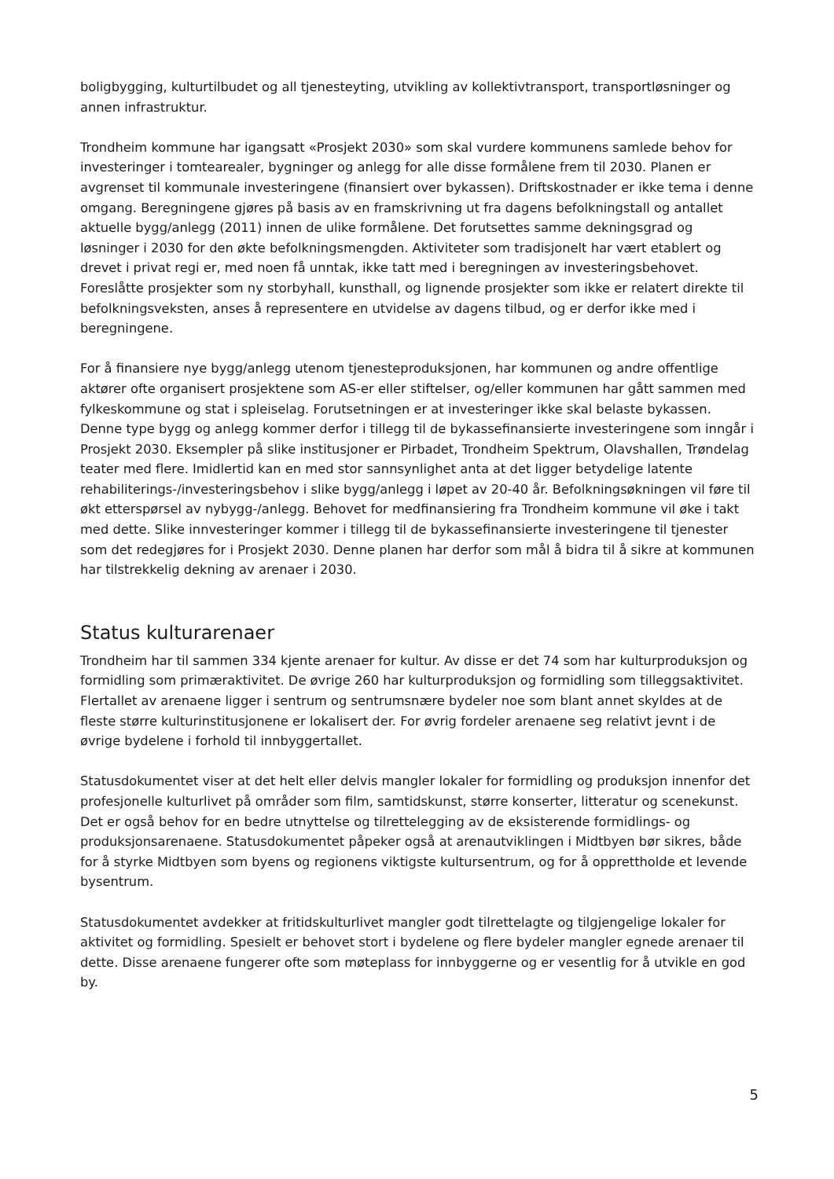boligbygging, kulturtilbudet og all tjenesteyting, utvikling av kollektivtransport, transportløsninger og annen infrastruktur.
Trondheim kommune har igangsatt «Prosjekt 2030» som skal vurdere kommunens samlede behov for investeringer i tomtearealer, bygninger og anlegg for alle disse formålene frem til 2030. Planen er avgrenset til kommunale investeringene (finansiert over bykassen). Driftskostnader er ikke tema i denne omgang. Beregningene gjøres på basis av en framskrivning ut fra dagens befolkningstall og antallet aktuelle bygg/anlegg (2011) innen de ulike formålene. Det forutsettes samme dekningsgrad og løsninger i 2030 for den økte befolkningsmengden. Aktiviteter som tradisjonelt har vært etablert og drevet i privat regi er, med noen få unntak, ikke tatt med i beregningen av investeringsbehovet. Foreslåtte prosjekter som ny storbyhall, kunsthall, og lignende prosjekter som ikke er relatert direkte til befolkningsveksten, anses å representere en utvidelse av dagens tilbud, og er derfor ikke med i beregningene.
For å finansiere nye bygg/anlegg utenom tjenesteproduksjonen, har kommunen og andre offentlige aktører ofte organisert prosjektene som AS-er eller stiftelser, og/eller kommunen har gått sammen med fylkeskommune og stat i spleiselag. Forutsetningen er at investeringer ikke skal belaste bykassen. Denne type bygg og anlegg kommer derfor i tillegg til de bykassefinansierte investeringene som inngår i Prosjekt 2030. Eksempler på slike institusjoner er Pirbadet, Trondheim Spektrum, Olavshallen, Trøndelag teater med flere. Imidlertid kan en med stor sannsynlighet anta at det ligger betydelige latente rehabiliterings-/investeringsbehov i slike bygg/anlegg i løpet av 20-40 år. Befolkningsøkningen vil føre til økt etterspørsel av nybygg-/anlegg. Behovet for medfinansiering fra Trondheim kommune vil øke i takt med dette. Slike innvesteringer kommer i tillegg til de bykassefinansierte investeringene til tjenester som det redegjøres for i Prosjekt 2030. Denne planen har derfor som mål å bidra til å sikre at kommunen har tilstrekkelig dekning av arenaer i 2030.
Status kulturarenaer
Trondheim har til sammen 334 kjente arenaer for kultur. Av disse er det 74 som har kulturproduksjon og formidling som primæraktivitet. De øvrige 260 har kulturproduksjon og formidling som tilleggsaktivitet. Flertallet av arenaene ligger i sentrum og sentrumsnære bydeler noe som blant annet skyldes at de fleste større kulturinstitusjonene er lokalisert der. For øvrig fordeler arenaene seg relativt jevnt i de øvrige bydelene i forhold til innbyggertallet.
Statusdokumentet viser at det helt eller delvis mangler lokaler for formidling og produksjon innenfor det profesjonelle kulturlivet på områder som film, samtidskunst, større konserter, litteratur og scenekunst. Det er også behov for en bedre utnyttelse og tilrettelegging av de eksisterende formidlings- og produksjonsarenaene. Statusdokumentet påpeker også at arenautviklingen i Midtbyen bør sikres, både for å styrke Midtbyen som byens og regionens viktigste kultursentrum, og for å opprettholde et levende bysentrum.
Statusdokumentet avdekker at fritidskulturlivet mangler godt tilrettelagte og tilgjengelige lokaler for aktivitet og formidling. Spesielt er behovet stort i bydelene og flere bydeler mangler egnede arenaer til dette. Disse arenaene fungerer ofte som møteplass for innbyggerne og er vesentlig for å utvikle en god by.
5